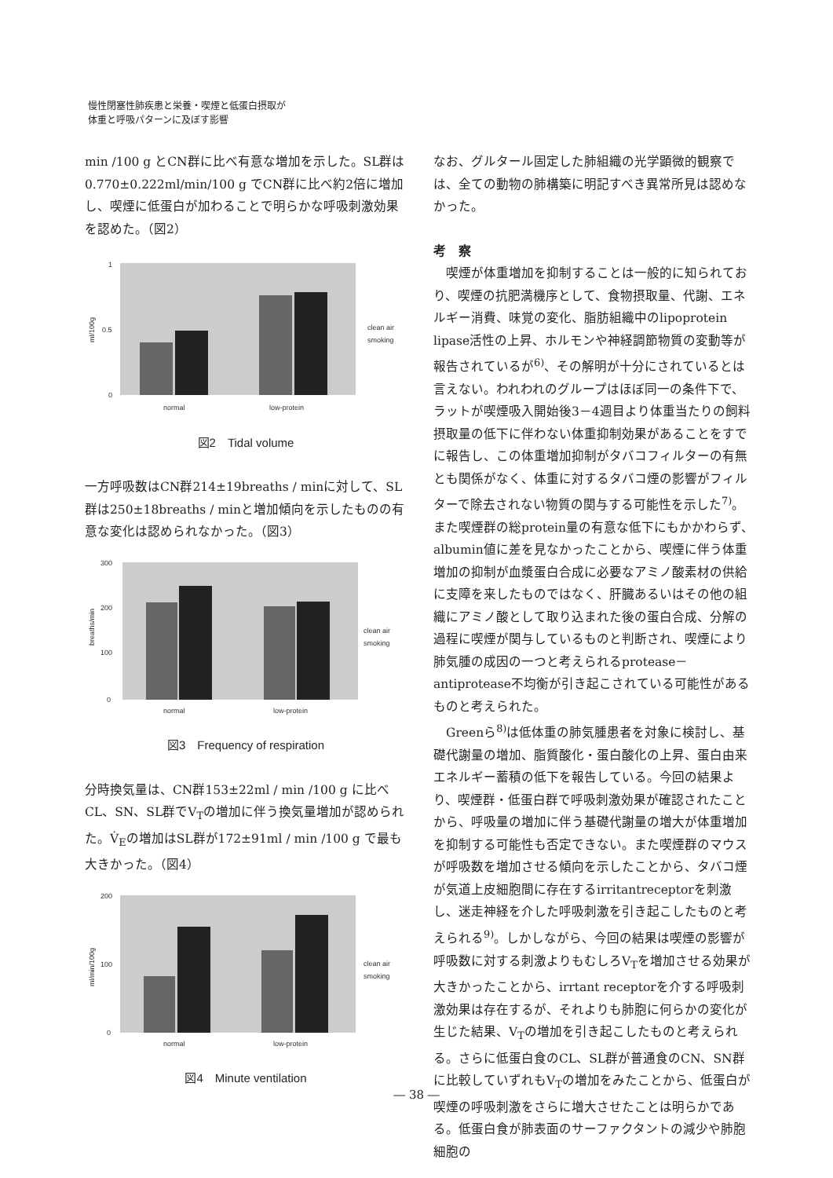慢性閉塞性肺疾患と栄養・喫煙と低蛋白摂取が
体重と呼吸パターンに及ぼす影響
min /100 g とCN群に比べ有意な増加を示した。SL群は0.770±0.222ml/min/100 g でCN群に比べ約2倍に増加し、喫煙に低蛋白が加わることで明らかな呼吸刺激効果を認めた。（図2）
1
0.5
0
ml/100g
normal
low-protein
clean air
smoking
図2　Tidal volume
一方呼吸数はCN群214±19breaths / minに対して、SL群は250±18breaths / minと増加傾向を示したものの有意な変化は認められなかった。（図3）
300
200
100
0
breaths/min
normal
low-protein
clean air
smoking
図3　Frequency of respiration
分時換気量は、CN群153±22ml / min /100 g に比べCL、SN、SL群でV<sub>T</sub>の増加に伴う換気量増加が認められた。V̇<sub>E</sub>の増加はSL群が172±91ml / min /100 g で最も大きかった。（図4）
200
100
0
ml/min/100g
normal
low-protein
clean air
smoking
図4　Minute ventilation
なお、グルタール固定した肺組織の光学顕微的観察では、全ての動物の肺構築に明記すべき異常所見は認めなかった。
考　察
　喫煙が体重増加を抑制することは一般的に知られており、喫煙の抗肥満機序として、食物摂取量、代謝、エネルギー消費、味覚の変化、脂肪組織中のlipoprotein lipase活性の上昇、ホルモンや神経調節物質の変動等が報告されているが<sup>6)</sup>、その解明が十分にされているとは言えない。われわれのグループはほぼ同一の条件下で、ラットが喫煙吸入開始後3－4週目より体重当たりの飼料摂取量の低下に伴わない体重抑制効果があることをすでに報告し、この体重増加抑制がタバコフィルターの有無とも関係がなく、体重に対するタバコ煙の影響がフィルターで除去されない物質の関与する可能性を示した<sup>7)</sup>。また喫煙群の総protein量の有意な低下にもかかわらず、albumin値に差を見なかったことから、喫煙に伴う体重増加の抑制が血漿蛋白合成に必要なアミノ酸素材の供給に支障を来したものではなく、肝臓あるいはその他の組織にアミノ酸として取り込まれた後の蛋白合成、分解の過程に喫煙が関与しているものと判断され、喫煙により肺気腫の成因の一つと考えられるprotease－antiprotease不均衡が引き起こされている可能性があるものと考えられた。
　Greenら<sup>8)</sup>は低体重の肺気腫患者を対象に検討し、基礎代謝量の増加、脂質酸化・蛋白酸化の上昇、蛋白由来エネルギー蓄積の低下を報告している。今回の結果より、喫煙群・低蛋白群で呼吸刺激効果が確認されたことから、呼吸量の増加に伴う基礎代謝量の増大が体重増加を抑制する可能性も否定できない。また喫煙群のマウスが呼吸数を増加させる傾向を示したことから、タバコ煙が気道上皮細胞間に存在するirritantreceptorを刺激し、迷走神経を介した呼吸刺激を引き起こしたものと考えられる<sup>9)</sup>。しかしながら、今回の結果は喫煙の影響が呼吸数に対する刺激よりもむしろV<sub>T</sub>を増加させる効果が大きかったことから、irrtant receptorを介する呼吸刺激効果は存在するが、それよりも肺胞に何らかの変化が生じた結果、V<sub>T</sub>の増加を引き起こしたものと考えられる。さらに低蛋白食のCL、SL群が普通食のCN、SN群に比較していずれもV<sub>T</sub>の増加をみたことから、低蛋白が喫煙の呼吸刺激をさらに増大させたことは明らかである。低蛋白食が肺表面のサーファクタントの減少や肺胞細胞の
― 38 ―